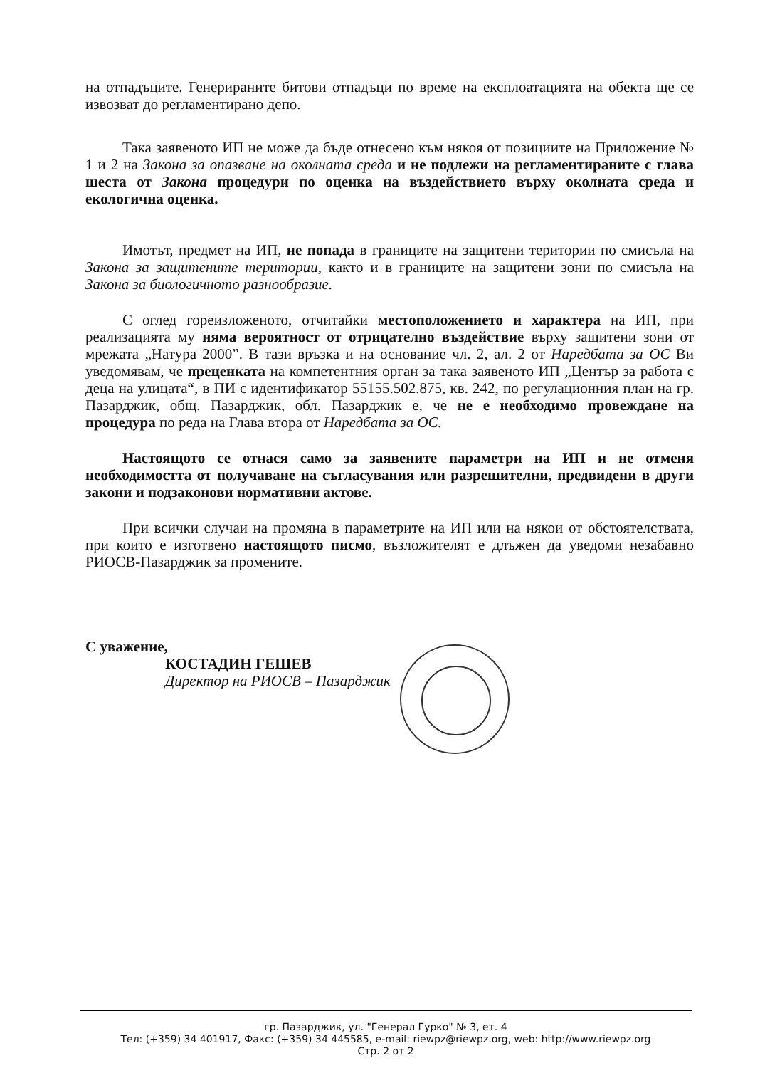на отпадъците. Генерираните битови отпадъци по време на експлоатацията на обекта ще се извозват до регламентирано депо.
Така заявеното ИП не може да бъде отнесено към някоя от позициите на Приложение № 1 и 2 на Закона за опазване на околната среда и не подлежи на регламентираните с глава шеста от Закона процедури по оценка на въздействието върху околната среда и екологична оценка.
Имотът, предмет на ИП, не попада в границите на защитени територии по смисъла на Закона за защитените територии, както и в границите на защитени зони по смисъла на Закона за биологичното разнообразие.
С оглед гореизложеното, отчитайки местоположението и характера на ИП, при реализацията му няма вероятност от отрицателно въздействие върху защитени зони от мрежата „Натура 2000”. В тази връзка и на основание чл. 2, ал. 2 от Наредбата за ОС Ви уведомявам, че преценката на компетентния орган за така заявеното ИП „Център за работа с деца на улицата“, в ПИ с идентификатор 55155.502.875, кв. 242, по регулационния план на гр. Пазарджик, общ. Пазарджик, обл. Пазарджик е, че не е необходимо провеждане на процедура по реда на Глава втора от Наредбата за ОС.
Настоящото се отнася само за заявените параметри на ИП и не отменя необходимостта от получаване на съгласувания или разрешителни, предвидени в други закони и подзаконови нормативни актове.
При всички случаи на промяна в параметрите на ИП или на някои от обстоятелствата, при които е изготвено настоящото писмо, възложителят е длъжен да уведоми незабавно РИОСВ-Пазарджик за промените.
С уважение,
КОСТАДИН ГЕШЕВ
Директор на РИОСВ – Пазарджик
гр. Пазарджик, ул. "Генерал Гурко" № 3, ет. 4
Тел: (+359) 34 401917, Факс: (+359) 34 445585, e-mail: riewpz@riewpz.org, web: http://www.riewpz.org
Стр. 2 от 2